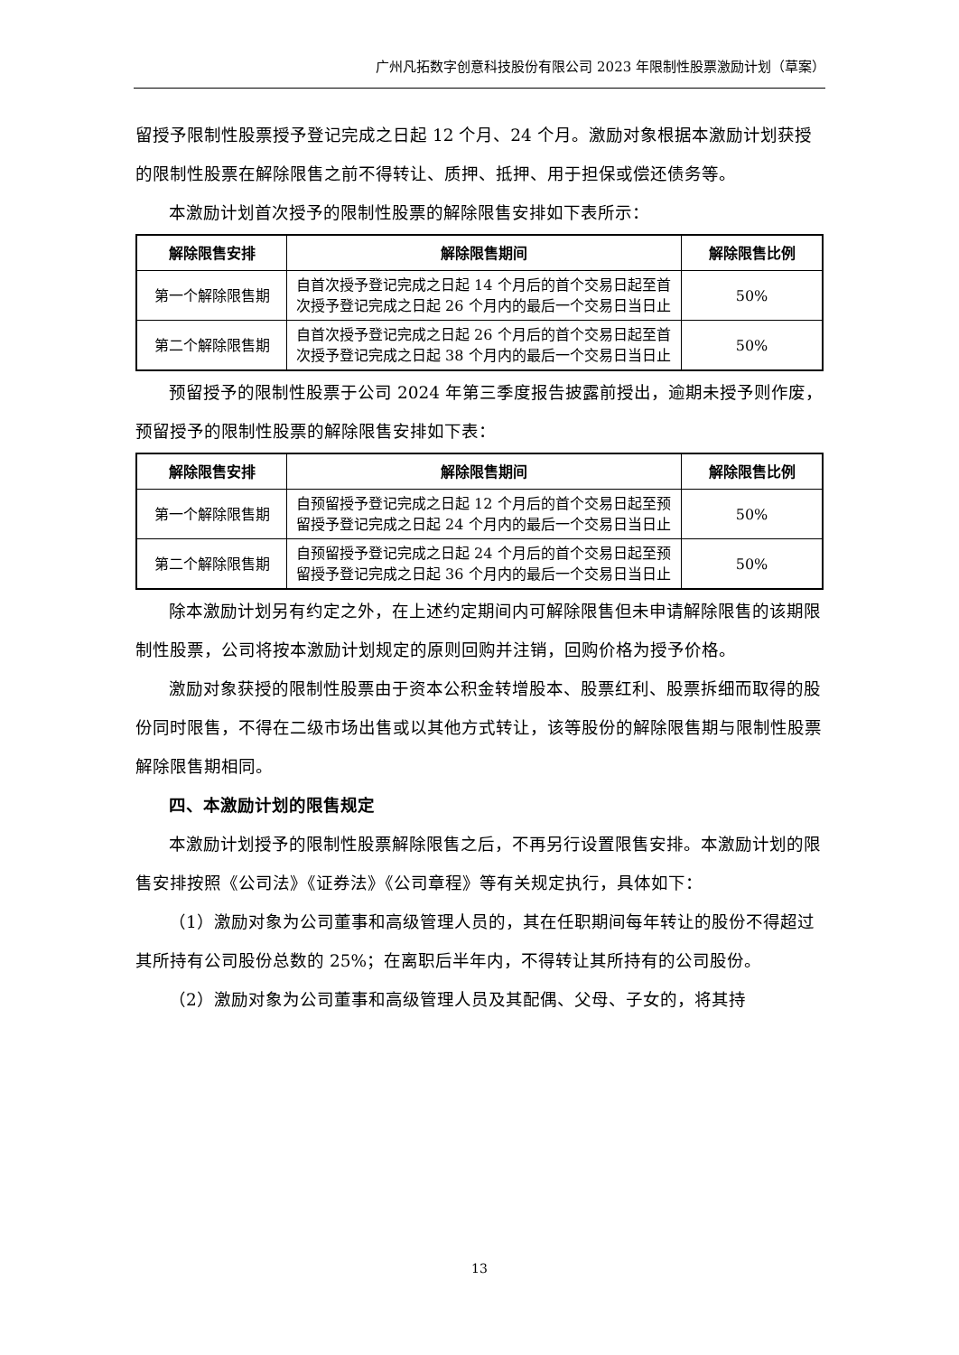广州凡拓数字创意科技股份有限公司 2023 年限制性股票激励计划（草案）
留授予限制性股票授予登记完成之日起 12 个月、24 个月。激励对象根据本激励计划获授的限制性股票在解除限售之前不得转让、质押、抵押、用于担保或偿还债务等。
本激励计划首次授予的限制性股票的解除限售安排如下表所示：
| 解除限售安排 | 解除限售期间 | 解除限售比例 |
| --- | --- | --- |
| 第一个解除限售期 | 自首次授予登记完成之日起 14 个月后的首个交易日起至首次授予登记完成之日起 26 个月内的最后一个交易日当日止 | 50% |
| 第二个解除限售期 | 自首次授予登记完成之日起 26 个月后的首个交易日起至首次授予登记完成之日起 38 个月内的最后一个交易日当日止 | 50% |
预留授予的限制性股票于公司 2024 年第三季度报告披露前授出，逾期未授予则作废，预留授予的限制性股票的解除限售安排如下表：
| 解除限售安排 | 解除限售期间 | 解除限售比例 |
| --- | --- | --- |
| 第一个解除限售期 | 自预留授予登记完成之日起 12 个月后的首个交易日起至预留授予登记完成之日起 24 个月内的最后一个交易日当日止 | 50% |
| 第二个解除限售期 | 自预留授予登记完成之日起 24 个月后的首个交易日起至预留授予登记完成之日起 36 个月内的最后一个交易日当日止 | 50% |
除本激励计划另有约定之外，在上述约定期间内可解除限售但未申请解除限售的该期限制性股票，公司将按本激励计划规定的原则回购并注销，回购价格为授予价格。
激励对象获授的限制性股票由于资本公积金转增股本、股票红利、股票拆细而取得的股份同时限售，不得在二级市场出售或以其他方式转让，该等股份的解除限售期与限制性股票解除限售期相同。
四、本激励计划的限售规定
本激励计划授予的限制性股票解除限售之后，不再另行设置限售安排。本激励计划的限售安排按照《公司法》《证券法》《公司章程》等有关规定执行，具体如下：
（1）激励对象为公司董事和高级管理人员的，其在任职期间每年转让的股份不得超过其所持有公司股份总数的 25%；在离职后半年内，不得转让其所持有的公司股份。
（2）激励对象为公司董事和高级管理人员及其配偶、父母、子女的，将其持
13